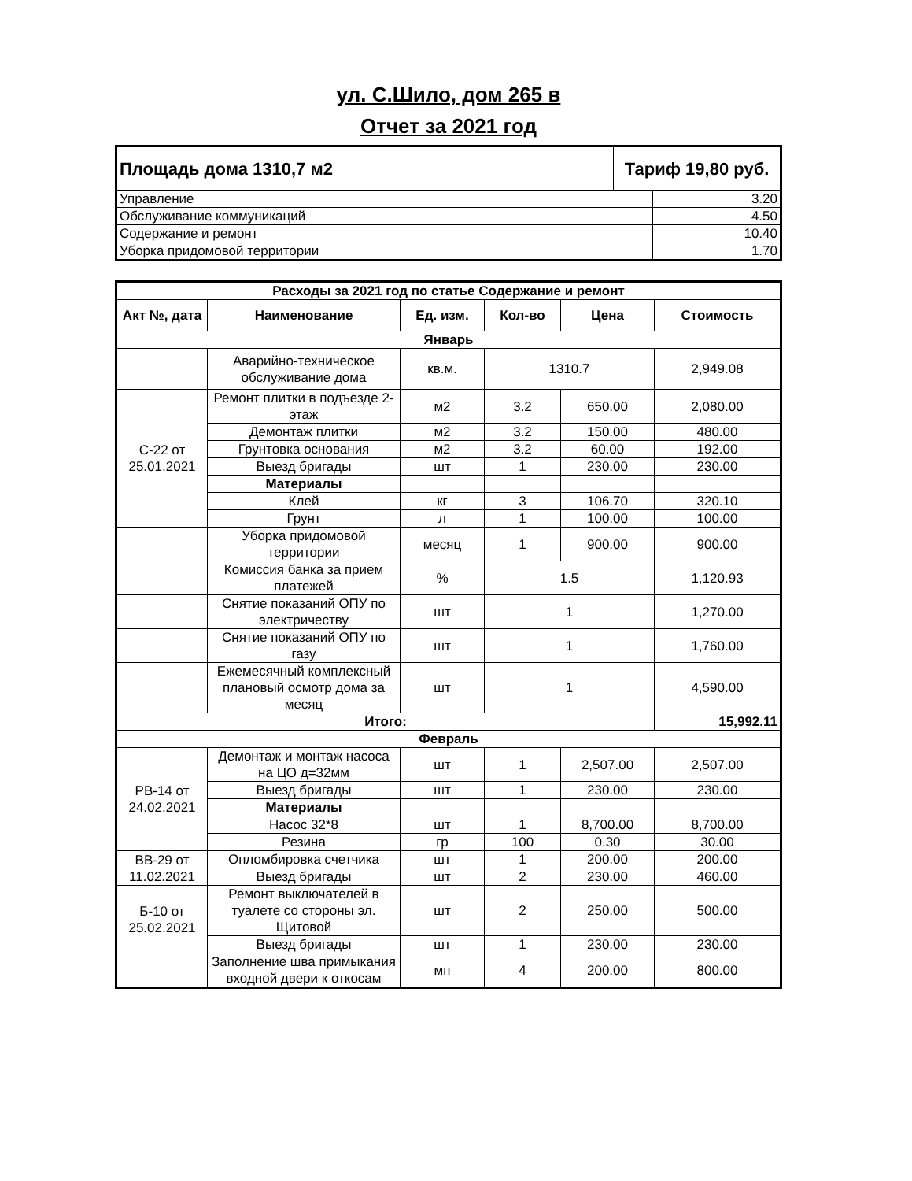ул. С.Шило, дом 265 в
Отчет за 2021 год
| Площадь дома 1310,7 м2 | Тариф 19,80 руб. | |
| Управление | | 3.20 |
| Обслуживание коммуникаций | | 4.50 |
| Содержание и ремонт | | 10.40 |
| Уборка придомовой территории | | 1.70 |
| Расходы за 2021 год по статье Содержание и ремонт | | | | | |
| --- | --- | --- | --- | --- | --- |
| Акт №, дата | Наименование | Ед. изм. | Кол-во | Цена | Стоимость |
| Январь | | | | | |
| | Аварийно-техническое обслуживание дома | кв.м. | 1310.7 | | 2,949.08 |
| С-22 от 25.01.2021 | Ремонт плитки в подъезде 2-этаж | м2 | 3.2 | 650.00 | 2,080.00 |
| | Демонтаж плитки | м2 | 3.2 | 150.00 | 480.00 |
| | Грунтовка основания | м2 | 3.2 | 60.00 | 192.00 |
| | Выезд бригады | шт | 1 | 230.00 | 230.00 |
| | Материалы | | | | |
| | Клей | кг | 3 | 106.70 | 320.10 |
| | Грунт | л | 1 | 100.00 | 100.00 |
| | Уборка придомовой территории | месяц | 1 | 900.00 | 900.00 |
| | Комиссия банка за прием платежей | % | 1.5 | | 1,120.93 |
| | Снятие показаний ОПУ по электричеству | шт | 1 | | 1,270.00 |
| | Снятие показаний ОПУ по газу | шт | 1 | | 1,760.00 |
| | Ежемесячный комплексный плановый осмотр дома за месяц | шт | 1 | | 4,590.00 |
| Итого: | | | | | 15,992.11 |
| Февраль | | | | | |
| РВ-14 от 24.02.2021 | Демонтаж и монтаж насоса на ЦО д=32мм | шт | 1 | 2,507.00 | 2,507.00 |
| | Выезд бригады | шт | 1 | 230.00 | 230.00 |
| | Материалы | | | | |
| | Насос 32*8 | шт | 1 | 8,700.00 | 8,700.00 |
| | Резина | гр | 100 | 0.30 | 30.00 |
| ВВ-29 от 11.02.2021 | Опломбировка счетчика | шт | 1 | 200.00 | 200.00 |
| | Выезд бригады | шт | 2 | 230.00 | 460.00 |
| Б-10 от 25.02.2021 | Ремонт выключателей в туалете со стороны эл. Щитовой | шт | 2 | 250.00 | 500.00 |
| | Выезд бригады | шт | 1 | 230.00 | 230.00 |
| | Заполнение шва примыкания входной двери к откосам | мп | 4 | 200.00 | 800.00 |